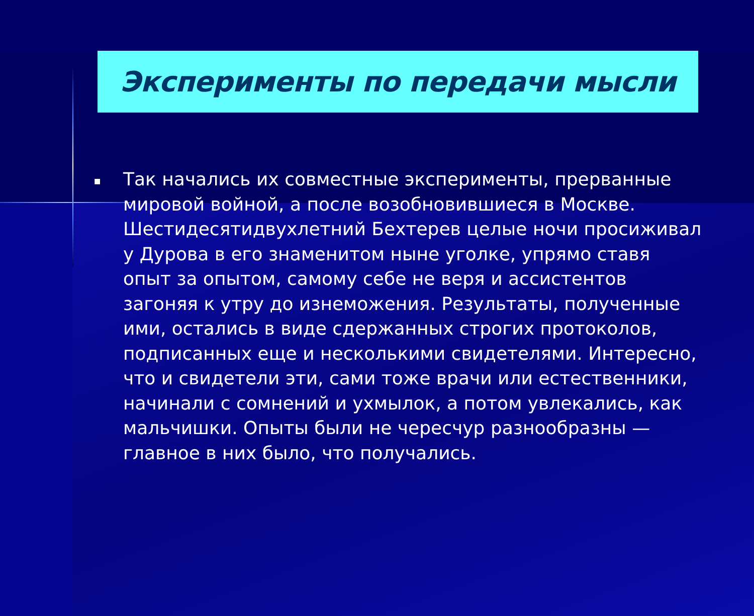Эксперименты по передачи мысли
■
Так начались их совместные эксперименты, прерванные мировой войной, а после возобновившиеся в Москве. Шестидесятидвухлетний Бехтерев целые ночи просиживал у Дурова в его знаменитом ныне уголке, упрямо ставя опыт за опытом, самому себе не веря и ассистентов загоняя к утру до изнеможения. Результаты, полученные ими, остались в виде сдержанных строгих протоколов, подписанных еще и несколькими свидетелями. Интересно, что и свидетели эти, сами тоже врачи или естественники, начинали с сомнений и ухмылок, а потом увлекались, как мальчишки. Опыты были не чересчур разнообразны — главное в них было, что получались.